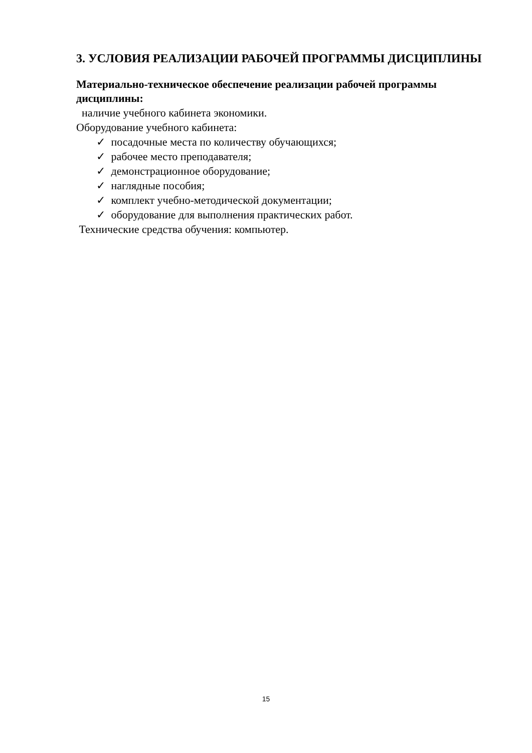3. УСЛОВИЯ РЕАЛИЗАЦИИ РАБОЧЕЙ ПРОГРАММЫ ДИСЦИПЛИНЫ
Материально-техническое обеспечение реализации рабочей программы дисциплины:
наличие учебного кабинета экономики.
Оборудование учебного кабинета:
✓ посадочные места по количеству обучающихся;
✓ рабочее место преподавателя;
✓ демонстрационное оборудование;
✓ наглядные пособия;
✓ комплект учебно-методической документации;
✓ оборудование для выполнения практических работ.
Технические средства обучения: компьютер.
15